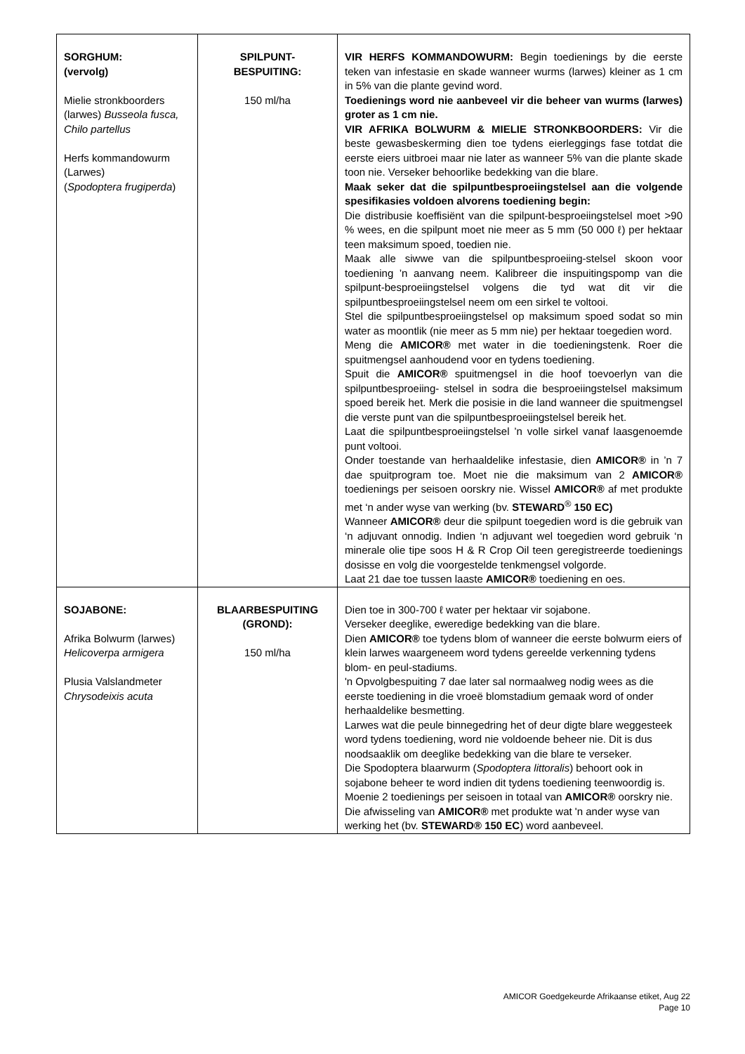| SORGHUM: (vervolg) Mielie stronkboorders (larwes) Busseola fusca, Chilo partellus Herfs kommandowurm (Larwes) ( Spodoptera frugiperda ) | SPILPUNT- BESPUITING: 150 ml/ha | VIR HERFS KOMMANDOWURM: Begin toedienings by die eerste teken van infestasie en skade wanneer wurms (larwes) kleiner as 1 cm in 5% van die plante gevind word. Toedienings word nie aanbeveel vir die beheer van wurms (larwes) groter as 1 cm nie. VIR AFRIKA BOLWURM & MIELIE STRONKBOORDERS: Vir die beste gewasbeskerming dien toe tydens eierleggings fase totdat die eerste eiers uitbroei maar nie later as wanneer 5% van die plante skade toon nie. Verseker behoorlike bedekking van die blare. Maak seker dat die spilpuntbesproeiingstelsel aan die volgende spesifikasies voldoen alvorens toediening begin: Die distribusie koeffisiënt van die spilpunt-besproeiingstelsel moet >90 % wees, en die spilpunt moet nie meer as 5 mm (50 000 ℓ) per hektaar teen maksimum spoed, toedien nie. Maak alle siwwe van die spilpuntbesproeiing-stelsel skoon voor toediening ’n aanvang neem. Kalibreer die inspuitingspomp van die spilpunt-besproeiingstelsel volgens die tyd wat dit vir die spilpuntbesproeiingstelsel neem om een sirkel te voltooi. Stel die spilpuntbesproeiingstelsel op maksimum spoed sodat so min water as moontlik (nie meer as 5 mm nie) per hektaar toegedien word. Meng die AMICOR® met water in die toedieningstenk. Roer die spuitmengsel aanhoudend voor en tydens toediening. Spuit die AMICOR® spuitmengsel in die hoof toevoerlyn van die spilpuntbesproeiing- stelsel in sodra die besproeiingstelsel maksimum spoed bereik het. Merk die posisie in die land wanneer die spuitmengsel die verste punt van die spilpuntbesproeiingstelsel bereik het. Laat die spilpuntbesproeiingstelsel ’n volle sirkel vanaf laasgenoemde punt voltooi. Onder toestande van herhaaldelike infestasie, dien AMICOR® in ’n 7 dae spuitprogram toe. Moet nie die maksimum van 2 AMICOR® toedienings per seisoen oorskry nie. Wissel AMICOR® af met produkte met ‘n ander wyse van werking (bv. STEWARD<sup>®</sup> 150 EC) Wanneer AMICOR® deur die spilpunt toegedien word is die gebruik van ‘n adjuvant onnodig. Indien ‘n adjuvant wel toegedien word gebruik ‘n minerale olie tipe soos H & R Crop Oil teen geregistreerde toedienings dosisse en volg die voorgestelde tenkmengsel volgorde. Laat 21 dae toe tussen laaste AMICOR® toediening en oes. |
| SOJABONE: Afrika Bolwurm (larwes) Helicoverpa armigera Plusia Valslandmeter Chrysodeixis acuta | BLAARBESPUITING (GROND): 150 ml/ha | Dien toe in 300-700 ℓ water per hektaar vir sojabone. Verseker deeglike, eweredige bedekking van die blare. Dien AMICOR® toe tydens blom of wanneer die eerste bolwurm eiers of klein larwes waargeneem word tydens gereelde verkenning tydens blom- en peul-stadiums. 'n Opvolgbespuiting 7 dae later sal normaalweg nodig wees as die eerste toediening in die vroeë blomstadium gemaak word of onder herhaaldelike besmetting. Larwes wat die peule binnegedring het of deur digte blare weggesteek word tydens toediening, word nie voldoende beheer nie. Dit is dus noodsaaklik om deeglike bedekking van die blare te verseker. Die Spodoptera blaarwurm ( Spodoptera littoralis ) behoort ook in sojabone beheer te word indien dit tydens toediening teenwoordig is. Moenie 2 toedienings per seisoen in totaal van AMICOR® oorskry nie. Die afwisseling van AMICOR® met produkte wat 'n ander wyse van werking het (bv. STEWARD® 150 EC ) word aanbeveel. |
AMICOR Goedgekeurde Afrikaanse etiket, Aug 22
Page 10